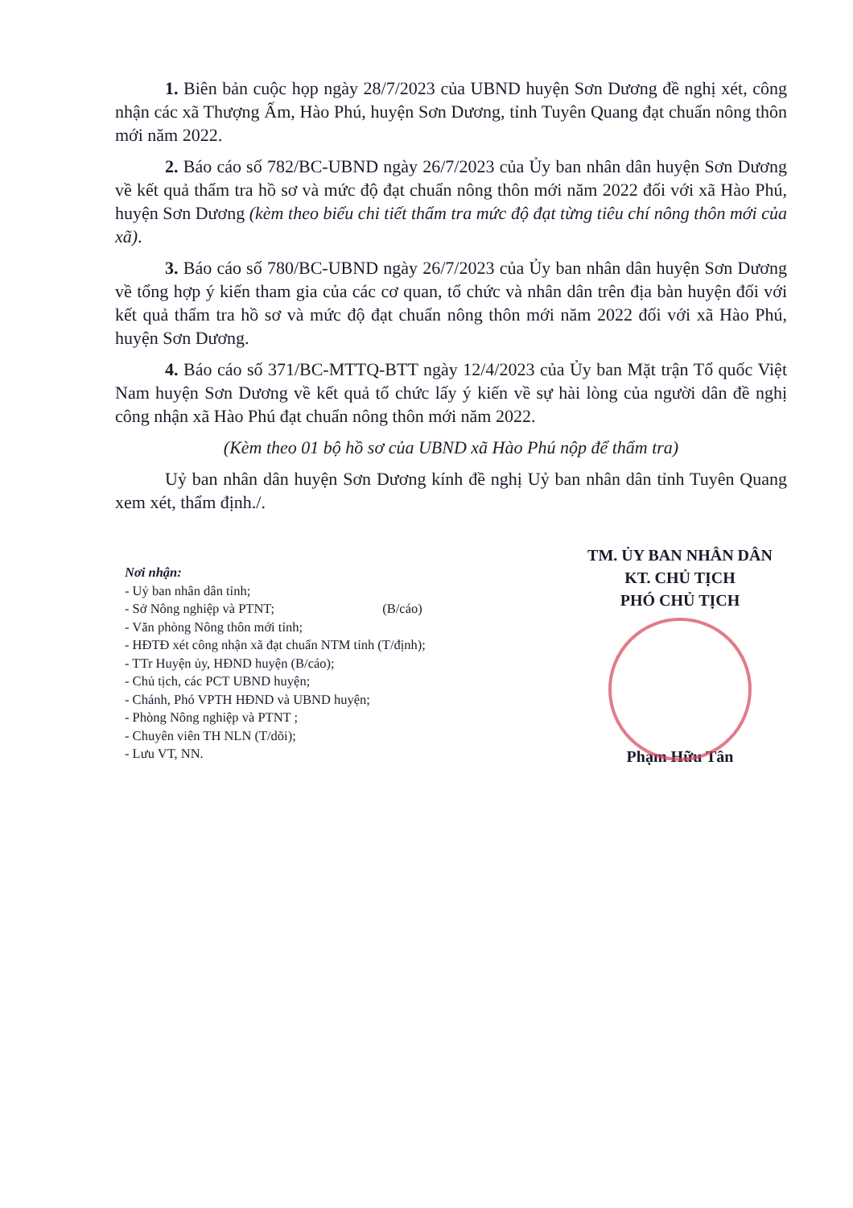1. Biên bản cuộc họp ngày 28/7/2023 của UBND huyện Sơn Dương đề nghị xét, công nhận các xã Thượng Ấm, Hào Phú, huyện Sơn Dương, tỉnh Tuyên Quang đạt chuẩn nông thôn mới năm 2022.
2. Báo cáo số 782/BC-UBND ngày 26/7/2023 của Ủy ban nhân dân huyện Sơn Dương về kết quả thẩm tra hồ sơ và mức độ đạt chuẩn nông thôn mới năm 2022 đối với xã Hào Phú, huyện Sơn Dương (kèm theo biểu chi tiết thẩm tra mức độ đạt từng tiêu chí nông thôn mới của xã).
3. Báo cáo số 780/BC-UBND ngày 26/7/2023 của Ủy ban nhân dân huyện Sơn Dương về tổng hợp ý kiến tham gia của các cơ quan, tổ chức và nhân dân trên địa bàn huyện đối với kết quả thẩm tra hồ sơ và mức độ đạt chuẩn nông thôn mới năm 2022 đối với xã Hào Phú, huyện Sơn Dương.
4. Báo cáo số 371/BC-MTTQ-BTT ngày 12/4/2023 của Ủy ban Mặt trận Tổ quốc Việt Nam huyện Sơn Dương về kết quả tổ chức lấy ý kiến về sự hài lòng của người dân đề nghị công nhận xã Hào Phú đạt chuẩn nông thôn mới năm 2022.
(Kèm theo 01 bộ hồ sơ của UBND xã Hào Phú nộp để thẩm tra)
Uỷ ban nhân dân huyện Sơn Dương kính đề nghị Uỷ ban nhân dân tỉnh Tuyên Quang xem xét, thẩm định./.
Nơi nhận:
- Uỷ ban nhân dân tỉnh;
- Sở Nông nghiệp và PTNT; (B/cáo)
- Văn phòng Nông thôn mới tỉnh;
- HĐTĐ xét công nhận xã đạt chuẩn NTM tỉnh (T/định);
- TTr Huyện ủy, HĐND huyện (B/cáo);
- Chủ tịch, các PCT UBND huyện;
- Chánh, Phó VPTH HĐND và UBND huyện;
- Phòng Nông nghiệp và PTNT ;
- Chuyên viên TH NLN (T/dõi);
- Lưu VT, NN.
TM. ỦY BAN NHÂN DÂN
KT. CHỦ TỊCH
PHÓ CHỦ TỊCH
Phạm Hữu Tân